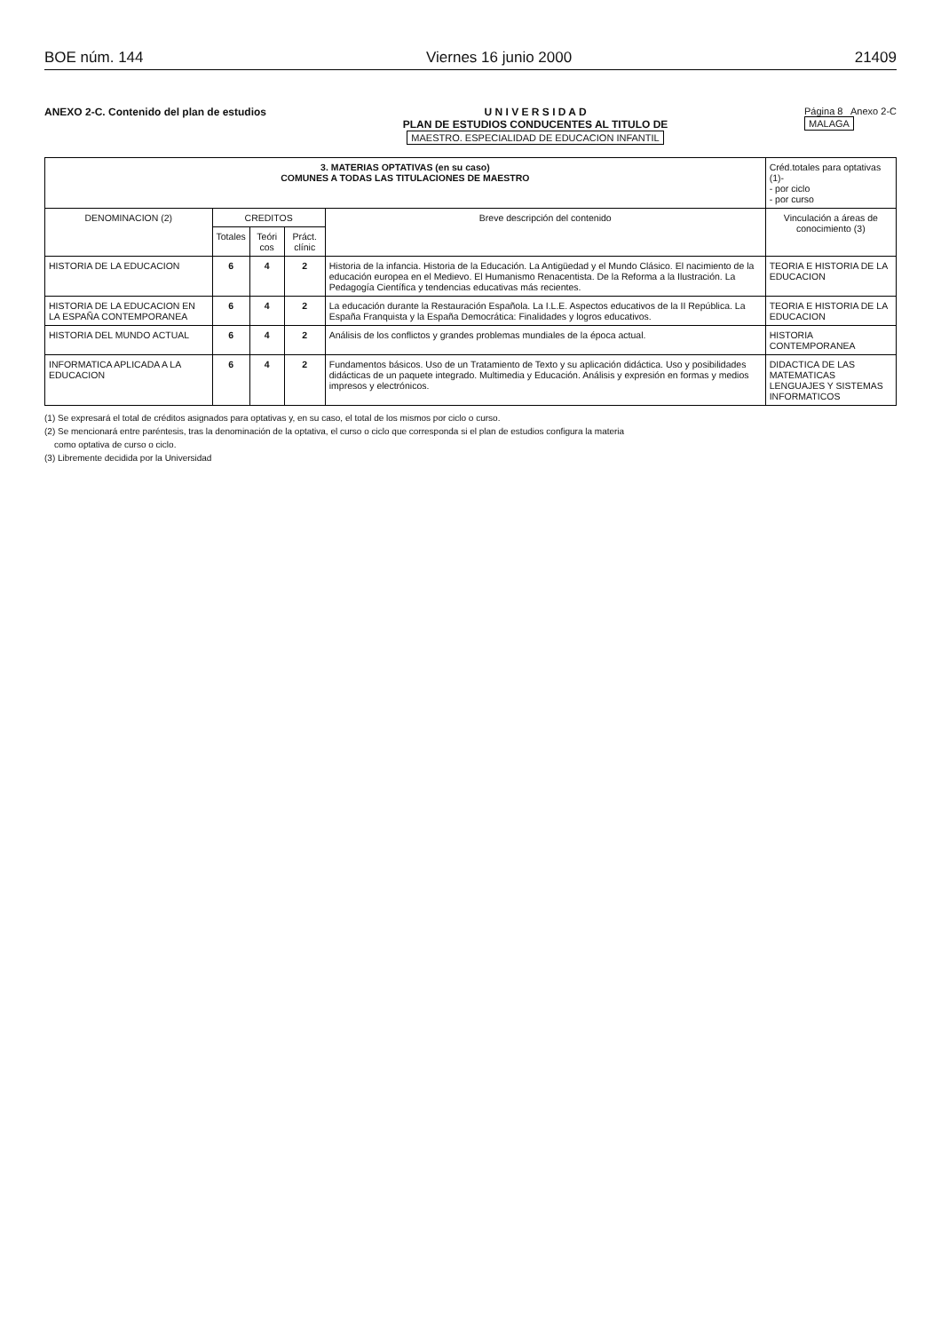BOE núm. 144 Viernes 16 junio 2000 21409
ANEXO 2-C. Contenido del plan de estudios
U N I V E R S I D A D
PLAN DE ESTUDIOS CONDUCENTES AL TITULO DE
MAESTRO. ESPECIALIDAD DE EDUCACION INFANTIL
Página 8 Anexo 2-C
MALAGA
| 3. MATERIAS OPTATIVAS (en su caso) COMUNES A TODAS LAS TITULACIONES DE MAESTRO | | | | | Créd.totales para optativas (1)- - por ciclo - por curso |
| --- | --- | --- | --- | --- | --- |
| DENOMINACION (2) | CREDITOS | | | Breve descripción del contenido | Vinculación a áreas de conocimiento (3) |
| | Totales | Teóri cos | Práct. clínic | | |
| HISTORIA DE LA EDUCACION | 6 | 4 | 2 | Historia de la infancia. Historia de la Educación. La Antigüedad y el Mundo Clásico. El nacimiento de la educación europea en el Medievo. El Humanismo Renacentista. De la Reforma a la Ilustración. La Pedagogía Científica y tendencias educativas más recientes. | TEORIA E HISTORIA DE LA EDUCACION |
| HISTORIA DE LA EDUCACION EN LA ESPAÑA CONTEMPORANEA | 6 | 4 | 2 | La educación durante la Restauración Española. La I.L.E. Aspectos educativos de la II República. La España Franquista y la España Democrática: Finalidades y logros educativos. | TEORIA E HISTORIA DE LA EDUCACION |
| HISTORIA DEL MUNDO ACTUAL | 6 | 4 | 2 | Análisis de los conflictos y grandes problemas mundiales de la época actual. | HISTORIA CONTEMPORANEA |
| INFORMATICA APLICADA A LA EDUCACION | 6 | 4 | 2 | Fundamentos básicos. Uso de un Tratamiento de Texto y su aplicación didáctica. Uso y posibilidades didácticas de un paquete integrado. Multimedia y Educación. Análisis y expresión en formas y medios impresos y electrónicos. | DIDACTICA DE LAS MATEMATICAS LENGUAJES Y SISTEMAS INFORMATICOS |
(1) Se expresará el total de créditos asignados para optativas y, en su caso, el total de los mismos por ciclo o curso.
(2) Se mencionará entre paréntesis, tras la denominación de la optativa, el curso o ciclo que corresponda si el plan de estudios configura la materia
como optativa de curso o ciclo.
(3) Libremente decidida por la Universidad